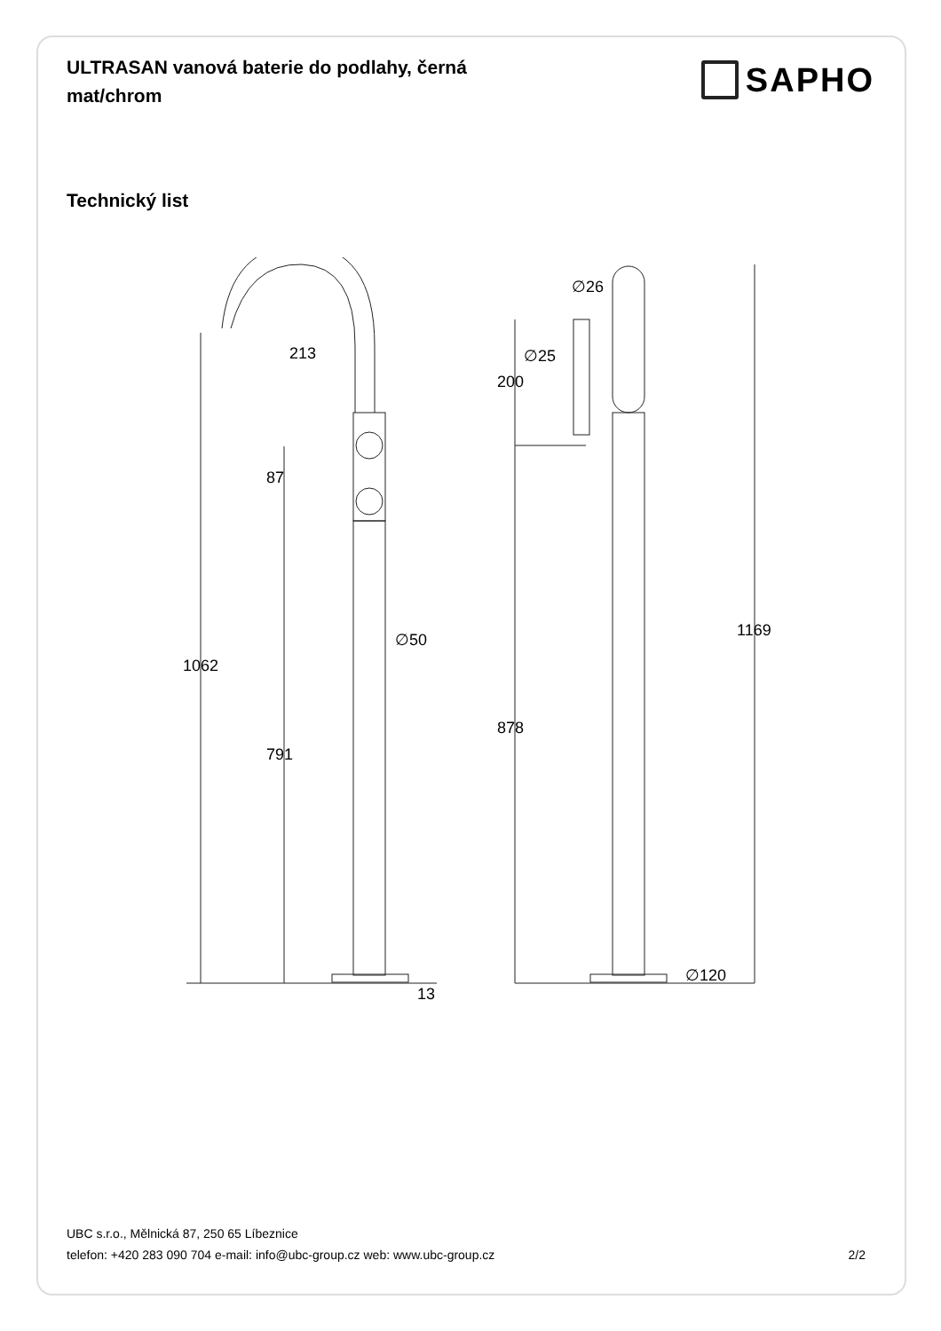ULTRASAN vanová baterie do podlahy, černá mat/chrom
SAPHO
Technický list
213
∅50
1062
87
791
13
∅26
∅25
200
878
1169
∅120
UBC s.r.o., Mělnická 87, 250 65 Líbeznice
telefon: +420 283 090 704 e-mail: info@ubc-group.cz web: www.ubc-group.cz 2/2